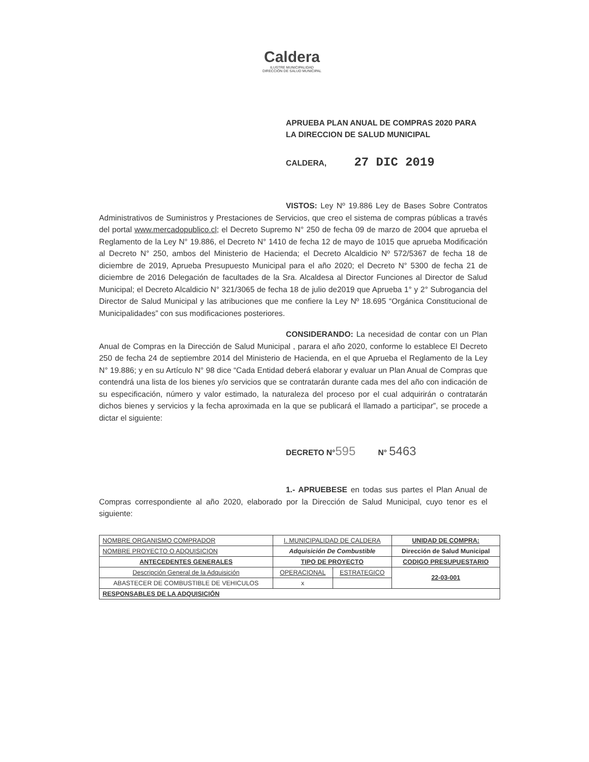Caldera
ILUSTRE MUNICIPALIDAD
DIRECCIÓN DE SALUD MUNICIPAL
APRUEBA PLAN ANUAL DE COMPRAS 2020 PARA LA DIRECCION DE SALUD MUNICIPAL
CALDERA, 27 DIC 2019
VISTOS: Ley Nº 19.886 Ley de Bases Sobre Contratos Administrativos de Suministros y Prestaciones de Servicios, que creo el sistema de compras públicas a través del portal www.mercadopublico.cl; el Decreto Supremo N° 250 de fecha 09 de marzo de 2004 que aprueba el Reglamento de la Ley N° 19.886, el Decreto N° 1410 de fecha 12 de mayo de 1015 que aprueba Modificación al Decreto N° 250, ambos del Ministerio de Hacienda; el Decreto Alcaldicio Nº 572/5367 de fecha 18 de diciembre de 2019, Aprueba Presupuesto Municipal para el año 2020; el Decreto N° 5300 de fecha 21 de diciembre de 2016 Delegación de facultades de la Sra. Alcaldesa al Director Funciones al Director de Salud Municipal; el Decreto Alcaldicio N° 321/3065 de fecha 18 de julio de2019 que Aprueba 1° y 2° Subrogancia del Director de Salud Municipal y las atribuciones que me confiere la Ley Nº 18.695 “Orgánica Constitucional de Municipalidades” con sus modificaciones posteriores.
CONSIDERANDO: La necesidad de contar con un Plan Anual de Compras en la Dirección de Salud Municipal , parara el año 2020, conforme lo establece El Decreto 250 de fecha 24 de septiembre 2014 del Ministerio de Hacienda, en el que Aprueba el Reglamento de la Ley N° 19.886; y en su Artículo N° 98 dice “Cada Entidad deberá elaborar y evaluar un Plan Anual de Compras que contendrá una lista de los bienes y/o servicios que se contratarán durante cada mes del año con indicación de su especificación, número y valor estimado, la naturaleza del proceso por el cual adquirirán o contratarán dichos bienes y servicios y la fecha aproximada en la que se publicará el llamado a participar”, se procede a dictar el siguiente:
DECRETO N°595 N° 5463
1.- APRUEBESE en todas sus partes el Plan Anual de Compras correspondiente al año 2020, elaborado por la Dirección de Salud Municipal, cuyo tenor es el siguiente:
| NOMBRE ORGANISMO COMPRADOR | I. MUNICIPALIDAD DE CALDERA | | | UNIDAD DE COMPRA: |
| NOMBRE PROYECTO O ADQUISICION | Adquisición De Combustible | | | Dirección de Salud Municipal |
| ANTECEDENTES GENERALES | | TIPO DE PROYECTO | | CODIGO PRESUPUESTARIO |
| Descripción General de la Adquisición | | OPERACIONAL | ESTRATEGICO | 22-03-001 |
| ABASTECER DE COMBUSTIBLE DE VEHICULOS | | x | | |
| RESPONSABLES DE LA ADQUISICIÓN | | | | |